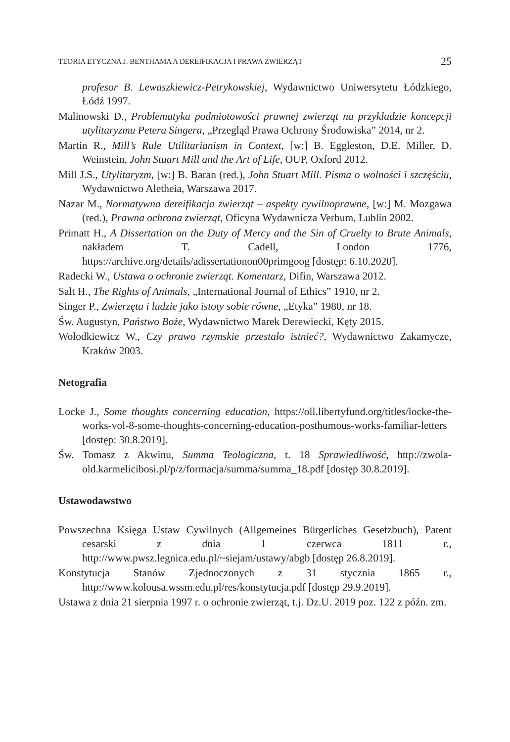TEORIA ETYCZNA J. BENTHAMA A DEREIFIKACJA I PRAWA ZWIERZĄT 25
profesor B. Lewaszkiewicz-Petrykowskiej, Wydawnictwo Uniwersytetu Łódzkiego, Łódź 1997.
Malinowski D., Problematyka podmiotowości prawnej zwierząt na przykładzie koncepcji utylitaryzmu Petera Singera, „Przegląd Prawa Ochrony Środowiska” 2014, nr 2.
Martin R., Mill’s Rule Utilitarianism in Context, [w:] B. Eggleston, D.E. Miller, D. Weinstein, John Stuart Mill and the Art of Life, OUP, Oxford 2012.
Mill J.S., Utylitaryzm, [w:] B. Baran (red.), John Stuart Mill. Pisma o wolności i szczęściu, Wydawnictwo Aletheia, Warszawa 2017.
Nazar M., Normatywna dereifikacja zwierząt – aspekty cywilnoprawne, [w:] M. Mozgawa (red.), Prawna ochrona zwierząt, Oficyna Wydawnicza Verbum, Lublin 2002.
Primatt H., A Dissertation on the Duty of Mercy and the Sin of Cruelty to Brute Animals, nakładem T. Cadell, London 1776, https://archive.org/details/adissertationon00primgoog [dostęp: 6.10.2020].
Radecki W., Ustawa o ochronie zwierząt. Komentarz, Difin, Warszawa 2012.
Salt H., The Rights of Animals, „International Journal of Ethics” 1910, nr 2.
Singer P., Zwierzęta i ludzie jako istoty sobie równe, „Etyka” 1980, nr 18.
Św. Augustyn, Państwo Boże, Wydawnictwo Marek Derewiecki, Kęty 2015.
Wołodkiewicz W., Czy prawo rzymskie przestało istnieć?, Wydawnictwo Zakamycze, Kraków 2003.
Netografia
Locke J., Some thoughts concerning education, https://oll.libertyfund.org/titles/locke-the-works-vol-8-some-thoughts-concerning-education-posthumous-works-familiar-letters [dostęp: 30.8.2019].
Św. Tomasz z Akwinu, Summa Teologiczna, t. 18 Sprawiedliwość, http://zwola-old.karmelicibosi.pl/p/z/formacja/summa/summa_18.pdf [dostęp 30.8.2019].
Ustawodawstwo
Powszechna Księga Ustaw Cywilnych (Allgemeines Bürgerliches Gesetzbuch), Patent cesarski z dnia 1 czerwca 1811 r., http://www.pwsz.legnica.edu.pl/~siejam/ustawy/abgb [dostęp 26.8.2019].
Konstytucja Stanów Zjednoczonych z 31 stycznia 1865 r., http://www.kolousa.wssm.edu.pl/res/konstytucja.pdf [dostęp 29.9.2019].
Ustawa z dnia 21 sierpnia 1997 r. o ochronie zwierząt, t.j. Dz.U. 2019 poz. 122 z późn. zm.